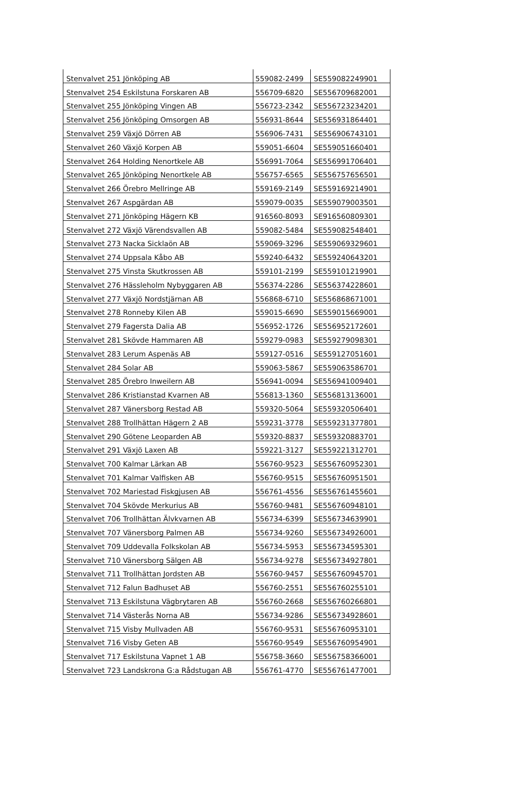| Stenvalvet 251 Jönköping AB | 559082-2499 | SE559082249901 |
| Stenvalvet 254 Eskilstuna Forskaren AB | 556709-6820 | SE556709682001 |
| Stenvalvet 255 Jönköping Vingen AB | 556723-2342 | SE556723234201 |
| Stenvalvet 256 Jönköping Omsorgen AB | 556931-8644 | SE556931864401 |
| Stenvalvet 259 Växjö Dörren AB | 556906-7431 | SE556906743101 |
| Stenvalvet 260 Växjö Korpen AB | 559051-6604 | SE559051660401 |
| Stenvalvet 264 Holding Nenortkele AB | 556991-7064 | SE556991706401 |
| Stenvalvet 265 Jönköping Nenortkele AB | 556757-6565 | SE556757656501 |
| Stenvalvet 266 Örebro Mellringe AB | 559169-2149 | SE559169214901 |
| Stenvalvet 267 Aspgärdan AB | 559079-0035 | SE559079003501 |
| Stenvalvet 271 Jönköping Hägern KB | 916560-8093 | SE916560809301 |
| Stenvalvet 272 Växjö Värendsvallen AB | 559082-5484 | SE559082548401 |
| Stenvalvet 273 Nacka Sicklaön AB | 559069-3296 | SE559069329601 |
| Stenvalvet 274 Uppsala Kåbo AB | 559240-6432 | SE559240643201 |
| Stenvalvet 275 Vinsta Skutkrossen AB | 559101-2199 | SE559101219901 |
| Stenvalvet 276 Hässleholm Nybyggaren AB | 556374-2286 | SE556374228601 |
| Stenvalvet 277 Växjö Nordstjärnan AB | 556868-6710 | SE556868671001 |
| Stenvalvet 278 Ronneby Kilen AB | 559015-6690 | SE559015669001 |
| Stenvalvet 279 Fagersta Dalia AB | 556952-1726 | SE556952172601 |
| Stenvalvet 281 Skövde Hammaren AB | 559279-0983 | SE559279098301 |
| Stenvalvet 283 Lerum Aspenäs AB | 559127-0516 | SE559127051601 |
| Stenvalvet 284 Solar AB | 559063-5867 | SE559063586701 |
| Stenvalvet 285 Örebro Inweilern AB | 556941-0094 | SE556941009401 |
| Stenvalvet 286 Kristianstad Kvarnen AB | 556813-1360 | SE556813136001 |
| Stenvalvet 287 Vänersborg Restad AB | 559320-5064 | SE559320506401 |
| Stenvalvet 288 Trollhättan Hägern 2 AB | 559231-3778 | SE559231377801 |
| Stenvalvet 290 Götene Leoparden AB | 559320-8837 | SE559320883701 |
| Stenvalvet 291 Växjö Laxen AB | 559221-3127 | SE559221312701 |
| Stenvalvet 700 Kalmar Lärkan AB | 556760-9523 | SE556760952301 |
| Stenvalvet 701 Kalmar Valfisken AB | 556760-9515 | SE556760951501 |
| Stenvalvet 702 Mariestad Fiskgjusen AB | 556761-4556 | SE556761455601 |
| Stenvalvet 704 Skövde Merkurius AB | 556760-9481 | SE556760948101 |
| Stenvalvet 706 Trollhättan Älvkvarnen AB | 556734-6399 | SE556734639901 |
| Stenvalvet 707 Vänersborg Palmen AB | 556734-9260 | SE556734926001 |
| Stenvalvet 709 Uddevalla Folkskolan AB | 556734-5953 | SE556734595301 |
| Stenvalvet 710 Vänersborg Sälgen AB | 556734-9278 | SE556734927801 |
| Stenvalvet 711 Trollhättan Jordsten AB | 556760-9457 | SE556760945701 |
| Stenvalvet 712 Falun Badhuset AB | 556760-2551 | SE556760255101 |
| Stenvalvet 713 Eskilstuna Vägbrytaren AB | 556760-2668 | SE556760266801 |
| Stenvalvet 714 Västerås Norna AB | 556734-9286 | SE556734928601 |
| Stenvalvet 715 Visby Mullvaden AB | 556760-9531 | SE556760953101 |
| Stenvalvet 716 Visby Geten AB | 556760-9549 | SE556760954901 |
| Stenvalvet 717 Eskilstuna Vapnet 1 AB | 556758-3660 | SE556758366001 |
| Stenvalvet 723 Landskrona G:a Rådstugan AB | 556761-4770 | SE556761477001 |